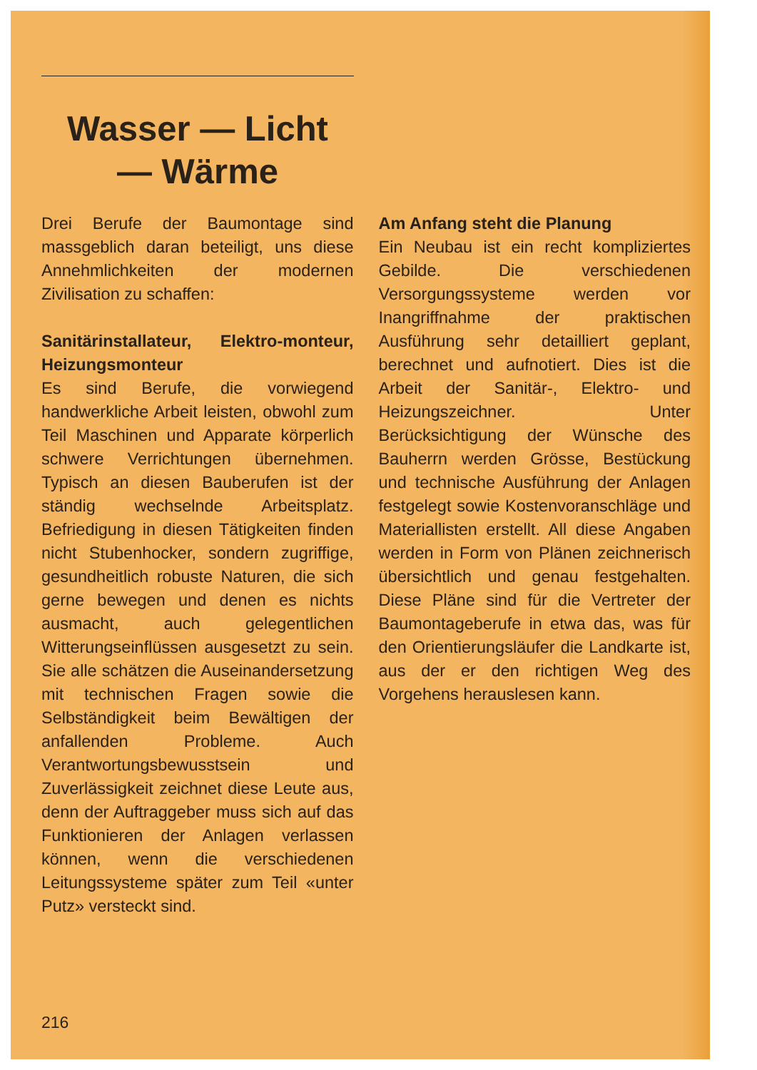Wasser — Licht
— Wärme
Drei Berufe der Baumontage sind massgeblich daran beteiligt, uns diese Annehmlichkeiten der modernen Zivilisation zu schaffen:
Sanitärinstallateur, Elektro-monteur, Heizungsmonteur
Es sind Berufe, die vorwiegend handwerkliche Arbeit leisten, obwohl zum Teil Maschinen und Apparate körperlich schwere Verrichtungen übernehmen. Typisch an diesen Bauberufen ist der ständig wechselnde Arbeitsplatz. Befriedigung in diesen Tätigkeiten finden nicht Stubenhocker, sondern zugriffige, gesundheitlich robuste Naturen, die sich gerne bewegen und denen es nichts ausmacht, auch gelegentlichen Witterungseinflüssen ausgesetzt zu sein. Sie alle schätzen die Auseinandersetzung mit technischen Fragen sowie die Selbständigkeit beim Bewältigen der anfallenden Probleme. Auch Verantwortungsbewusstsein und Zuverlässigkeit zeichnet diese Leute aus, denn der Auftraggeber muss sich auf das Funktionieren der Anlagen verlassen können, wenn die verschiedenen Leitungssysteme später zum Teil «unter Putz» versteckt sind.
Am Anfang steht die Planung
Ein Neubau ist ein recht kompliziertes Gebilde. Die verschiedenen Versorgungssysteme werden vor Inangriffnahme der praktischen Ausführung sehr detailliert geplant, berechnet und aufnotiert. Dies ist die Arbeit der Sanitär-, Elektro- und Heizungszeichner. Unter Berücksichtigung der Wünsche des Bauherrn werden Grösse, Bestückung und technische Ausführung der Anlagen festgelegt sowie Kostenvoranschläge und Materiallisten erstellt. All diese Angaben werden in Form von Plänen zeichnerisch übersichtlich und genau festgehalten. Diese Pläne sind für die Vertreter der Baumontageberufe in etwa das, was für den Orientierungsläufer die Landkarte ist, aus der er den richtigen Weg des Vorgehens herauslesen kann.
216